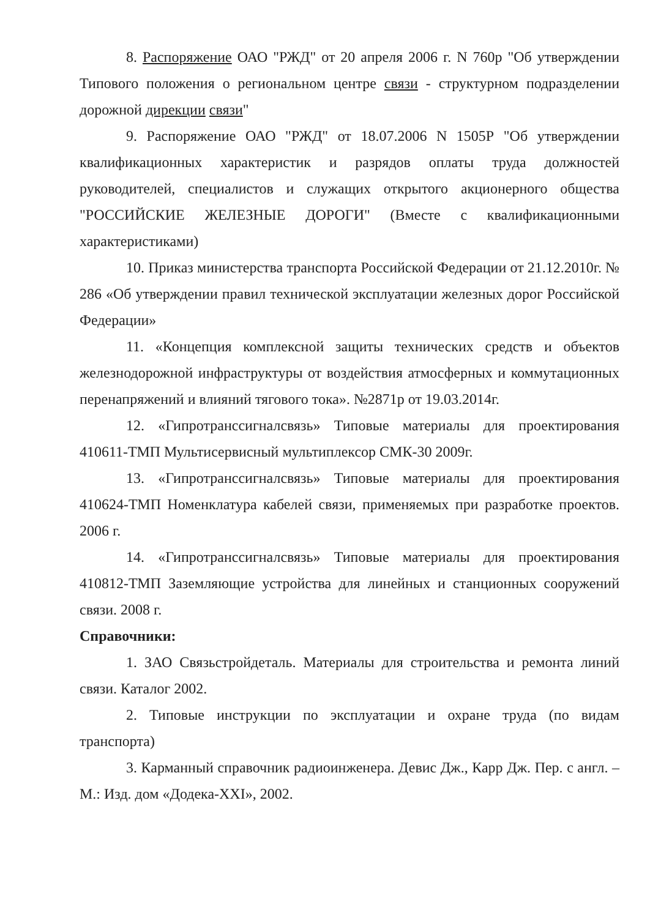8. Распоряжение ОАО "РЖД" от 20 апреля 2006 г. N 760р "Об утверждении Типового положения о региональном центре связи - структурном подразделении дорожной дирекции связи"
9. Распоряжение ОАО "РЖД" от 18.07.2006 N 1505Р "Об утверждении квалификационных характеристик и разрядов оплаты труда должностей руководителей, специалистов и служащих открытого акционерного общества "РОССИЙСКИЕ ЖЕЛЕЗНЫЕ ДОРОГИ" (Вместе с квалификационными характеристиками)
10. Приказ министерства транспорта Российской Федерации от 21.12.2010г. № 286 «Об утверждении правил технической эксплуатации железных дорог Российской Федерации»
11. «Концепция комплексной защиты технических средств и объектов железнодорожной инфраструктуры от воздействия атмосферных и коммутационных перенапряжений и влияний тягового тока». №2871р от 19.03.2014г.
12. «Гипротранссигналсвязь» Типовые материалы для проектирования 410611-ТМП Мультисервисный мультиплексор СМК-30 2009г.
13. «Гипротранссигналсвязь» Типовые материалы для проектирования 410624-ТМП Номенклатура кабелей связи, применяемых при разработке проектов. 2006 г.
14. «Гипротранссигналсвязь» Типовые материалы для проектирования 410812-ТМП Заземляющие устройства для линейных и станционных сооружений связи. 2008 г.
Справочники:
1. ЗАО Связьстройдеталь. Материалы для строительства и ремонта линий связи. Каталог 2002.
2. Типовые инструкции по эксплуатации и охране труда (по видам транспорта)
3. Карманный справочник радиоинженера. Девис Дж., Карр Дж. Пер. с англ. – М.: Изд. дом «Додека-XXI», 2002.